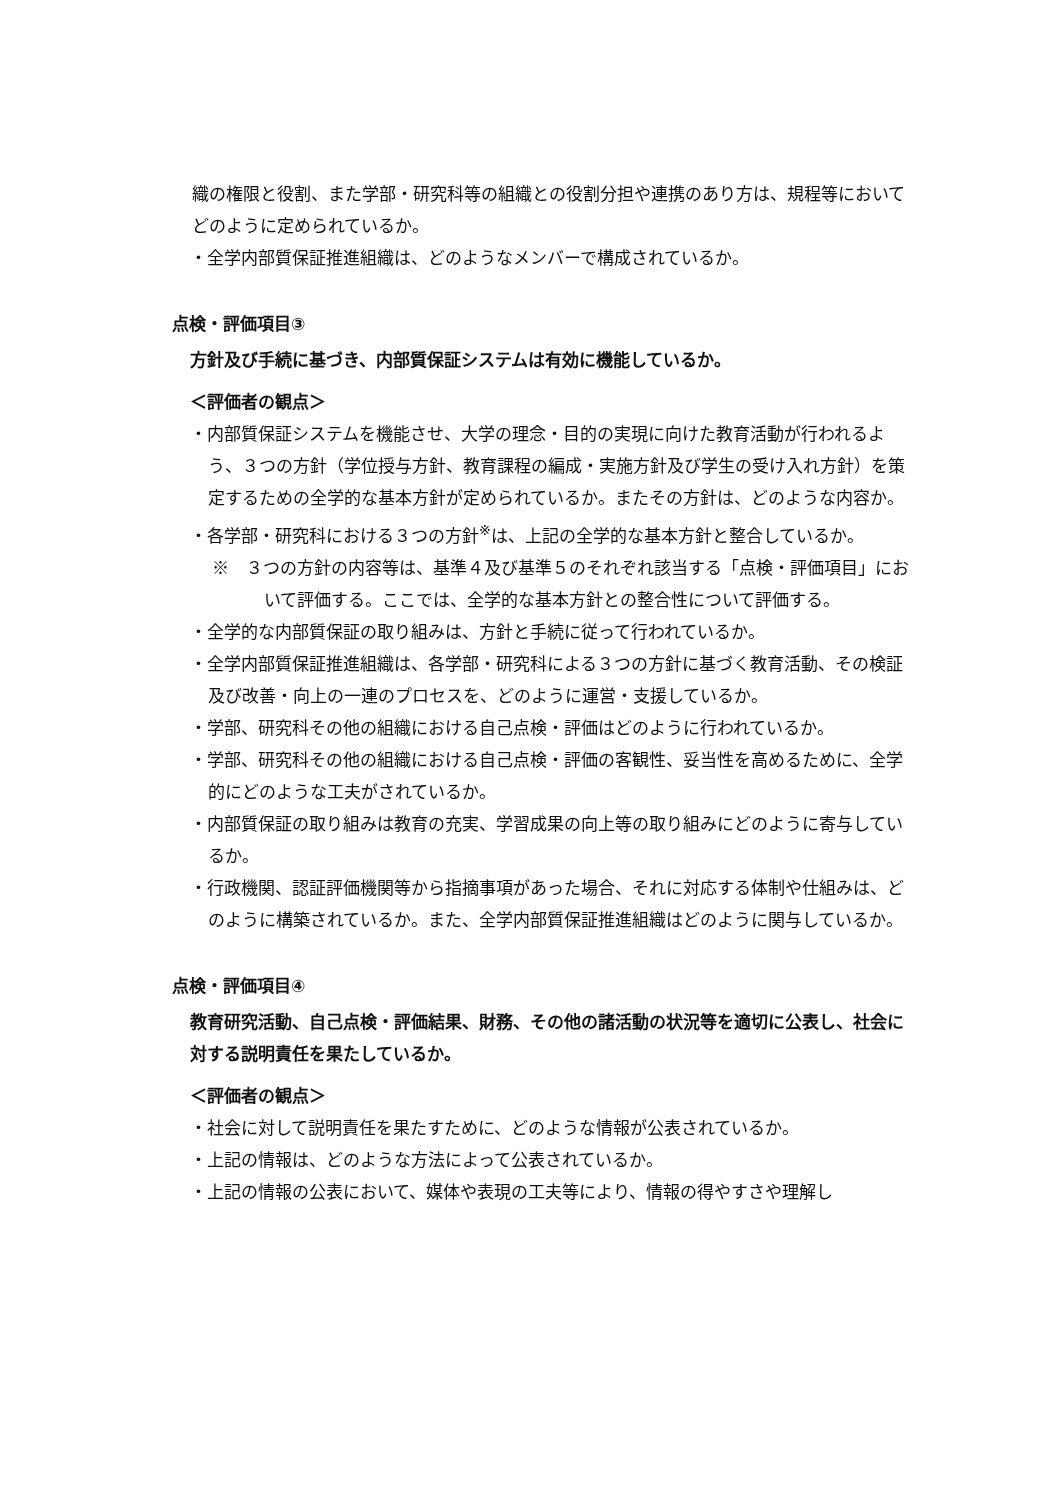織の権限と役割、また学部・研究科等の組織との役割分担や連携のあり方は、規程等においてどのように定められているか。
・全学内部質保証推進組織は、どのようなメンバーで構成されているか。
点検・評価項目③
方針及び手続に基づき、内部質保証システムは有効に機能しているか。
＜評価者の観点＞
・内部質保証システムを機能させ、大学の理念・目的の実現に向けた教育活動が行われるよう、３つの方針（学位授与方針、教育課程の編成・実施方針及び学生の受け入れ方針）を策定するための全学的な基本方針が定められているか。またその方針は、どのような内容か。
・各学部・研究科における３つの方針<sup>※</sup>は、上記の全学的な基本方針と整合しているか。
※　３つの方針の内容等は、基準４及び基準５のそれぞれ該当する「点検・評価項目」において評価する。ここでは、全学的な基本方針との整合性について評価する。
・全学的な内部質保証の取り組みは、方針と手続に従って行われているか。
・全学内部質保証推進組織は、各学部・研究科による３つの方針に基づく教育活動、その検証及び改善・向上の一連のプロセスを、どのように運営・支援しているか。
・学部、研究科その他の組織における自己点検・評価はどのように行われているか。
・学部、研究科その他の組織における自己点検・評価の客観性、妥当性を高めるために、全学的にどのような工夫がされているか。
・内部質保証の取り組みは教育の充実、学習成果の向上等の取り組みにどのように寄与しているか。
・行政機関、認証評価機関等から指摘事項があった場合、それに対応する体制や仕組みは、どのように構築されているか。また、全学内部質保証推進組織はどのように関与しているか。
点検・評価項目④
教育研究活動、自己点検・評価結果、財務、その他の諸活動の状況等を適切に公表し、社会に対する説明責任を果たしているか。
＜評価者の観点＞
・社会に対して説明責任を果たすために、どのような情報が公表されているか。
・上記の情報は、どのような方法によって公表されているか。
・上記の情報の公表において、媒体や表現の工夫等により、情報の得やすさや理解し